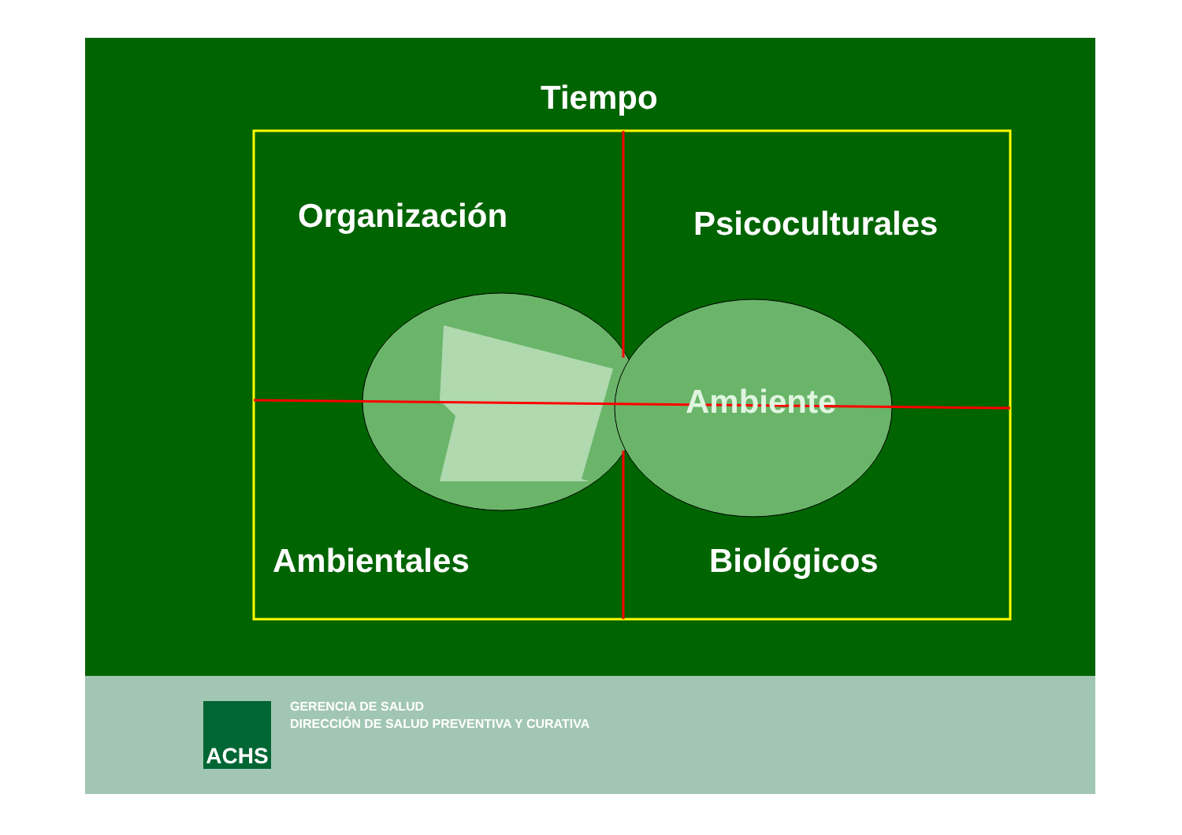Tiempo
Organización Psicoculturales
Ambiente
Ambientales Biológicos
ACHS
GERENCIA DE SALUD
DIRECCIÓN DE SALUD PREVENTIVA Y CURATIVA